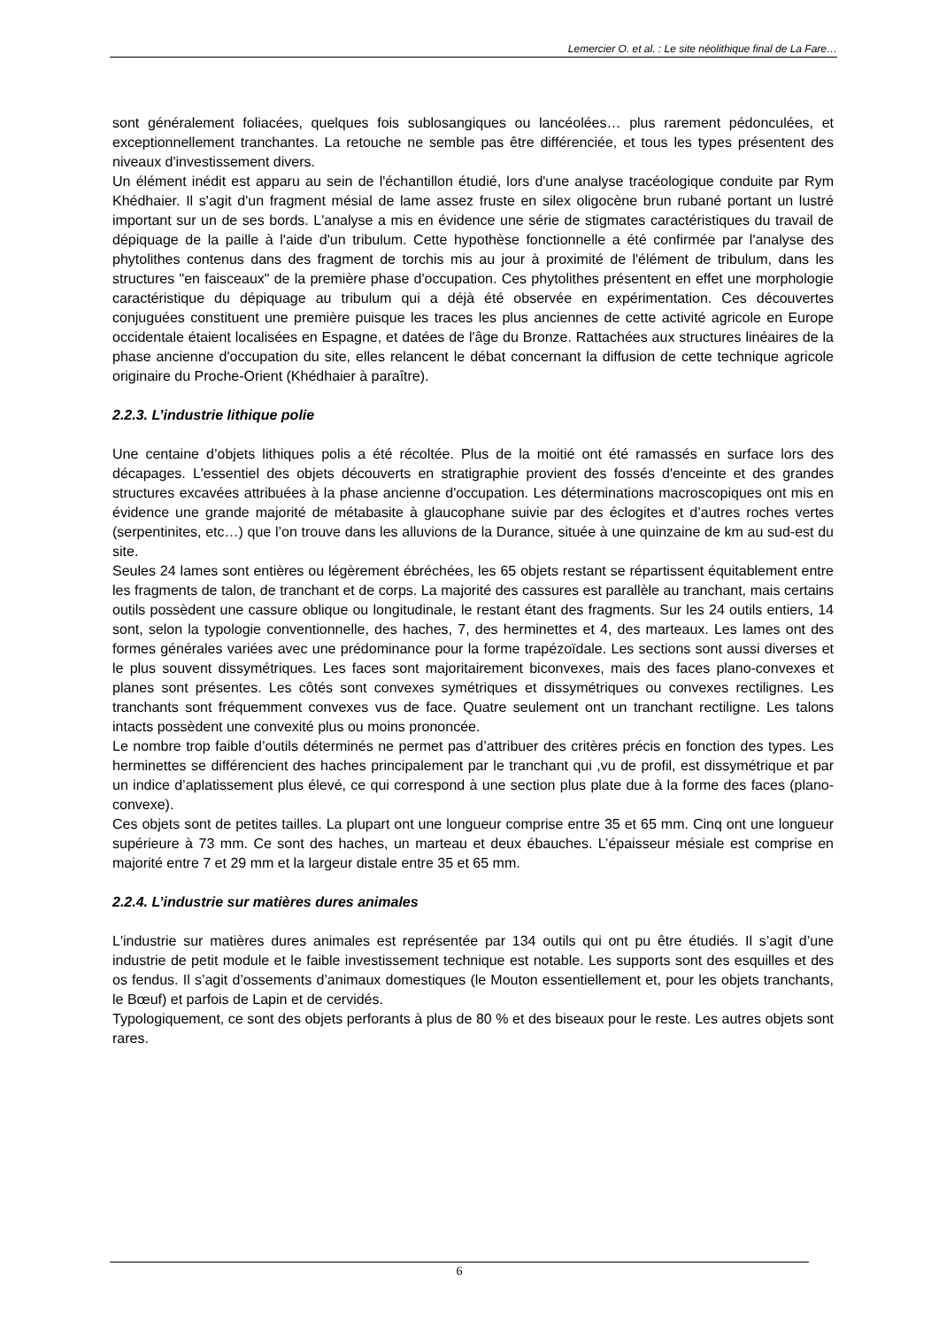Lemercier O. et al. : Le site néolithique final de La Fare…
sont généralement foliacées, quelques fois sublosangiques ou lancéolées… plus rarement pédonculées, et exceptionnellement tranchantes. La retouche ne semble pas être différenciée, et tous les types présentent des niveaux d'investissement divers.
Un élément inédit est apparu au sein de l'échantillon étudié, lors d'une analyse tracéologique conduite par Rym Khédhaier. Il s'agit d'un fragment mésial de lame assez fruste en silex oligocène brun rubané portant un lustré important sur un de ses bords. L'analyse a mis en évidence une série de stigmates caractéristiques du travail de dépiquage de la paille à l'aide d'un tribulum. Cette hypothèse fonctionnelle a été confirmée par l'analyse des phytolithes contenus dans des fragment de torchis mis au jour à proximité de l'élément de tribulum, dans les structures "en faisceaux" de la première phase d'occupation. Ces phytolithes présentent en effet une morphologie caractéristique du dépiquage au tribulum qui a déjà été observée en expérimentation. Ces découvertes conjuguées constituent une première puisque les traces les plus anciennes de cette activité agricole en Europe occidentale étaient localisées en Espagne, et datées de l'âge du Bronze. Rattachées aux structures linéaires de la phase ancienne d'occupation du site, elles relancent le débat concernant la diffusion de cette technique agricole originaire du Proche-Orient (Khédhaier à paraître).
2.2.3. L’industrie lithique polie
Une centaine d’objets lithiques polis a été récoltée. Plus de la moitié ont été ramassés en surface lors des décapages. L'essentiel des objets découverts en stratigraphie provient des fossés d'enceinte et des grandes structures excavées attribuées à la phase ancienne d'occupation. Les déterminations macroscopiques ont mis en évidence une grande majorité de métabasite à glaucophane suivie par des éclogites et d’autres roches vertes (serpentinites, etc…) que l’on trouve dans les alluvions de la Durance, située à une quinzaine de km au sud-est du site.
Seules 24 lames sont entières ou légèrement ébréchées, les 65 objets restant se répartissent équitablement entre les fragments de talon, de tranchant et de corps. La majorité des cassures est parallèle au tranchant, mais certains outils possèdent une cassure oblique ou longitudinale, le restant étant des fragments. Sur les 24 outils entiers, 14 sont, selon la typologie conventionnelle, des haches, 7, des herminettes et 4, des marteaux. Les lames ont des formes générales variées avec une prédominance pour la forme trapézoïdale. Les sections sont aussi diverses et le plus souvent dissymétriques. Les faces sont majoritairement biconvexes, mais des faces plano-convexes et planes sont présentes. Les côtés sont convexes symétriques et dissymétriques ou convexes rectilignes. Les tranchants sont fréquemment convexes vus de face. Quatre seulement ont un tranchant rectiligne. Les talons intacts possèdent une convexité plus ou moins prononcée.
Le nombre trop faible d’outils déterminés ne permet pas d’attribuer des critères précis en fonction des types. Les herminettes se différencient des haches principalement par le tranchant qui ,vu de profil, est dissymétrique et par un indice d’aplatissement plus élevé, ce qui correspond à une section plus plate due à la forme des faces (plano-convexe).
Ces objets sont de petites tailles. La plupart ont une longueur comprise entre 35 et 65 mm. Cinq ont une longueur supérieure à 73 mm. Ce sont des haches, un marteau et deux ébauches. L’épaisseur mésiale est comprise en majorité entre 7 et 29 mm et la largeur distale entre 35 et 65 mm.
2.2.4. L’industrie sur matières dures animales
L'industrie sur matières dures animales est représentée par 134 outils qui ont pu être étudiés. Il s’agit d’une industrie de petit module et le faible investissement technique est notable. Les supports sont des esquilles et des os fendus. Il s’agit d’ossements d’animaux domestiques (le Mouton essentiellement et, pour les objets tranchants, le Bœuf) et parfois de Lapin et de cervidés.
Typologiquement, ce sont des objets perforants à plus de 80 % et des biseaux pour le reste. Les autres objets sont rares.
6